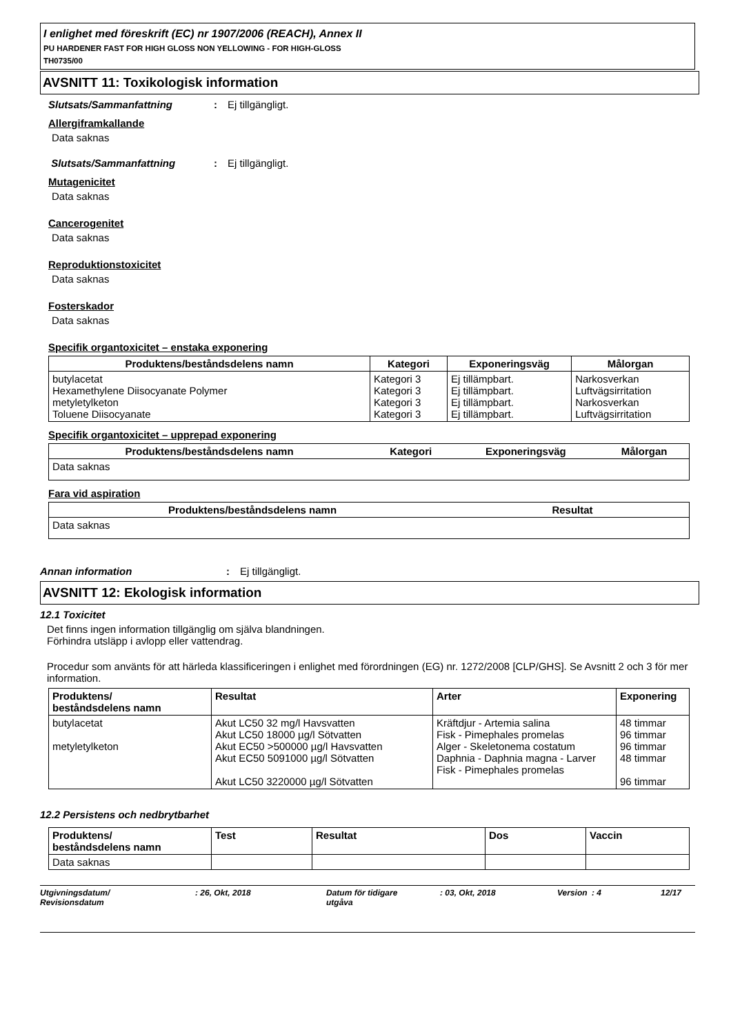I enlighet med föreskrift (EC) nr 1907/2006 (REACH), Annex II
PU HARDENER FAST FOR HIGH GLOSS NON YELLOWING - FOR HIGH-GLOSS
TH0735/00
AVSNITT 11: Toxikologisk information
Slutsats/Sammanfattning: Ej tillgängligt.
Allergiframkallande
Data saknas
Slutsats/Sammanfattning: Ej tillgängligt.
Mutagenicitet
Data saknas
Cancerogenitet
Data saknas
Reproduktionstoxicitet
Data saknas
Fosterskador
Data saknas
Specifik organtoxicitet – enstaka exponering
| Produktens/beståndsdelens namn | Kategori | Exponeringsväg | Målorgan |
| --- | --- | --- | --- |
| butylacetat Hexamethylene Diisocyanate Polymer metyletylketon Toluene Diisocyanate | Kategori 3 Kategori 3 Kategori 3 Kategori 3 | Ej tillämpbart. Ej tillämpbart. Ej tillämpbart. Ej tillämpbart. | Narkosverkan Luftvägsirritation Narkosverkan Luftvägsirritation |
Specifik organtoxicitet – upprepad exponering
| Produktens/beståndsdelens namn | Kategori | Exponeringsväg | Målorgan |
| --- | --- | --- | --- |
| Data saknas | | | |
Fara vid aspiration
| Produktens/beståndsdelens namn | Resultat |
| --- | --- |
| Data saknas | |
Annan information: Ej tillgängligt.
AVSNITT 12: Ekologisk information
12.1 Toxicitet
Det finns ingen information tillgänglig om själva blandningen.
Förhindra utsläpp i avlopp eller vattendrag.
Procedur som använts för att härleda klassificeringen i enlighet med förordningen (EG) nr. 1272/2008 [CLP/GHS]. Se Avsnitt 2 och 3 för mer information.
| Produktens/ beståndsdelens namn | Resultat | Arter | Exponering |
| --- | --- | --- | --- |
| butylacetat metyletylketon | Akut LC50 32 mg/l Havsvatten Akut LC50 18000 µg/l Sötvatten Akut EC50 >500000 µg/l Havsvatten Akut EC50 5091000 µg/l Sötvatten Akut LC50 3220000 µg/l Sötvatten | Kräftdjur - Artemia salina Fisk - Pimephales promelas Alger - Skeletonema costatum Daphnia - Daphnia magna - Larver Fisk - Pimephales promelas | 48 timmar 96 timmar 96 timmar 48 timmar 96 timmar |
12.2 Persistens och nedbrytbarhet
| Produktens/ beståndsdelens namn | Test | Resultat | Dos | Vaccin |
| --- | --- | --- | --- | --- |
| Data saknas | | | | |
Utgivningsdatum/
Revisionsdatum: 26, Okt, 2018 Datum för tidigare
utgåva: 03, Okt, 2018 Version: 4 12/17